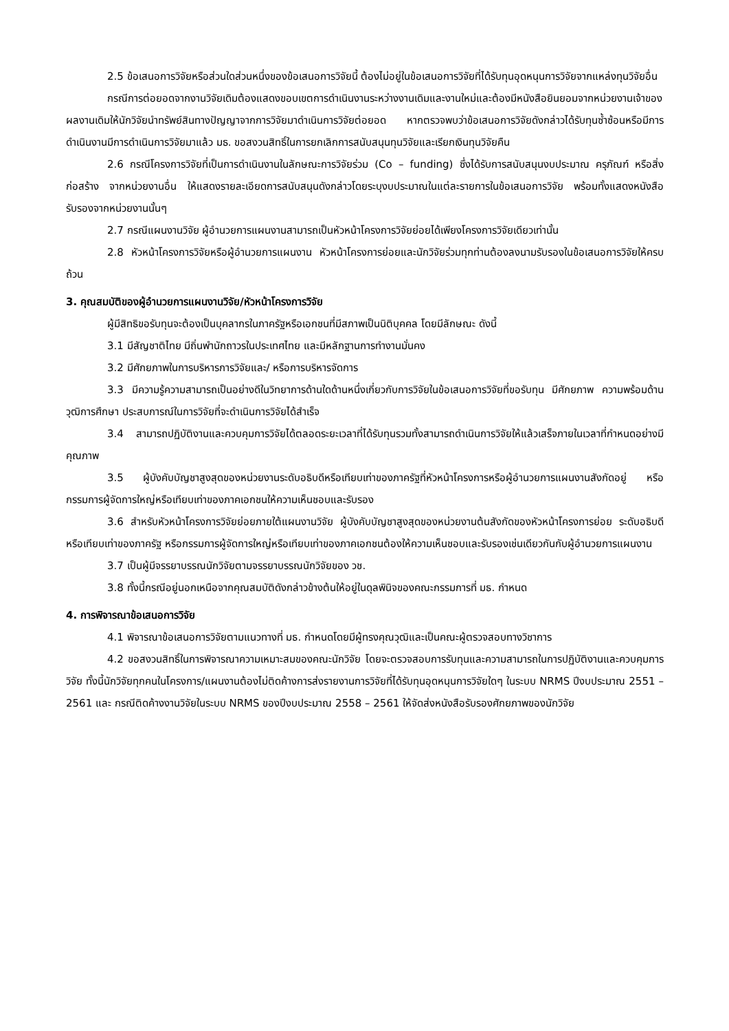2.5 ข้อเสนอการวิจัยหรือส่วนใดส่วนหนึ่งของข้อเสนอการวิจัยนี้ ต้องไม่อยู่ในข้อเสนอการวิจัยที่ได้รับทุนอุดหนุนการวิจัยจากแหล่งทุนวิจัยอื่น
กรณีการต่อยอดจากงานวิจัยเดิมต้องแสดงขอบเขตการดำเนินงานระหว่างงานเดิมและงานใหม่และต้องมีหนังสือยินยอมจากหน่วยงานเจ้าของผลงานเดิมให้นักวิจัยนำทรัพย์สินทางปัญญาจากการวิจัยมาดำเนินการวิจัยต่อยอด หากตรวจพบว่าข้อเสนอการวิจัยดังกล่าวได้รับทุนซ้ำซ้อนหรือมีการดำเนินงานมีการดำเนินการวิจัยมาแล้ว มธ. ขอสงวนสิทธิ์ในการยกเลิกการสนับสนุนทุนวิจัยและเรียกเงินทุนวิจัยคืน
2.6 กรณีโครงการวิจัยที่เป็นการดำเนินงานในลักษณะการวิจัยร่วม (Co – funding) ซึ่งได้รับการสนับสนุนงบประมาณ ครุภัณฑ์ หรือสิ่งก่อสร้าง จากหน่วยงานอื่น ให้แสดงรายละเอียดการสนับสนุนดังกล่าวโดยระบุงบประมาณในแต่ละรายการในข้อเสนอการวิจัย พร้อมทั้งแสดงหนังสือรับรองจากหน่วยงานนั้นๆ
2.7 กรณีแผนงานวิจัย ผู้อำนวยการแผนงานสามารถเป็นหัวหน้าโครงการวิจัยย่อยได้เพียงโครงการวิจัยเดียวเท่านั้น
2.8 หัวหน้าโครงการวิจัยหรือผู้อำนวยการแผนงาน หัวหน้าโครงการย่อยและนักวิจัยร่วมทุกท่านต้องลงนามรับรองในข้อเสนอการวิจัยให้ครบถ้วน
3. คุณสมบัติของผู้อำนวยการแผนงานวิจัย/หัวหน้าโครงการวิจัย
ผู้มีสิทธิขอรับทุนจะต้องเป็นบุคลากรในภาครัฐหรือเอกชนที่มีสภาพเป็นนิติบุคคล โดยมีลักษณะ ดังนี้
3.1 มีสัญชาติไทย มีถิ่นพำนักถาวรในประเทศไทย และมีหลักฐานการทำงานมั่นคง
3.2 มีศักยภาพในการบริหารการวิจัยและ/ หรือการบริหารจัดการ
3.3 มีความรู้ความสามารถเป็นอย่างดีในวิทยาการด้านใดด้านหนึ่งเกี่ยวกับการวิจัยในข้อเสนอการวิจัยที่ขอรับทุน มีศักยภาพ ความพร้อมด้านวุฒิการศึกษา ประสบการณ์ในการวิจัยที่จะดำเนินการวิจัยได้สำเร็จ
3.4 สามารถปฏิบัติงานและควบคุมการวิจัยได้ตลอดระยะเวลาที่ได้รับทุนรวมทั้งสามารถดำเนินการวิจัยให้แล้วเสร็จภายในเวลาที่กำหนดอย่างมีคุณภาพ
3.5 ผู้บังคับบัญชาสูงสุดของหน่วยงานระดับอธิบดีหรือเทียบเท่าของภาครัฐที่หัวหน้าโครงการหรือผู้อำนวยการแผนงานสังกัดอยู่ หรือกรรมการผู้จัดการใหญ่หรือเทียบเท่าของภาคเอกชนให้ความเห็นชอบและรับรอง
3.6 สำหรับหัวหน้าโครงการวิจัยย่อยภายใต้แผนงานวิจัย ผู้บังคับบัญชาสูงสุดของหน่วยงานต้นสังกัดของหัวหน้าโครงการย่อย ระดับอธิบดีหรือเทียบเท่าของภาครัฐ หรือกรรมการผู้จัดการใหญ่หรือเทียบเท่าของภาคเอกชนต้องให้ความเห็นชอบและรับรองเช่นเดียวกันกับผู้อำนวยการแผนงาน
3.7 เป็นผู้มีจรรยาบรรณนักวิจัยตามจรรยาบรรณนักวิจัยของ วช.
3.8 ทั้งนี้กรณีอยู่นอกเหนือจากคุณสมบัติดังกล่าวข้างต้นให้อยู่ในดุลพินิจของคณะกรรมการที่ มธ. กำหนด
4. การพิจารณาข้อเสนอการวิจัย
4.1 พิจารณาข้อเสนอการวิจัยตามแนวทางที่ มธ. กำหนดโดยมีผู้ทรงคุณวุฒิและเป็นคณะผู้ตรวจสอบทางวิชาการ
4.2 ขอสงวนสิทธิ์ในการพิจารณาความเหมาะสมของคณะนักวิจัย โดยจะตรวจสอบการรับทุนและความสามารถในการปฏิบัติงานและควบคุมการวิจัย ทั้งนี้นักวิจัยทุกคนในโครงการ/แผนงานต้องไม่ติดค้างการส่งรายงานการวิจัยที่ได้รับทุนอุดหนุนการวิจัยใดๆ ในระบบ NRMS ปีงบประมาณ 2551 – 2561 และ กรณีติดค้างงานวิจัยในระบบ NRMS ของปีงบประมาณ 2558 – 2561 ให้จัดส่งหนังสือรับรองศักยภาพของนักวิจัย